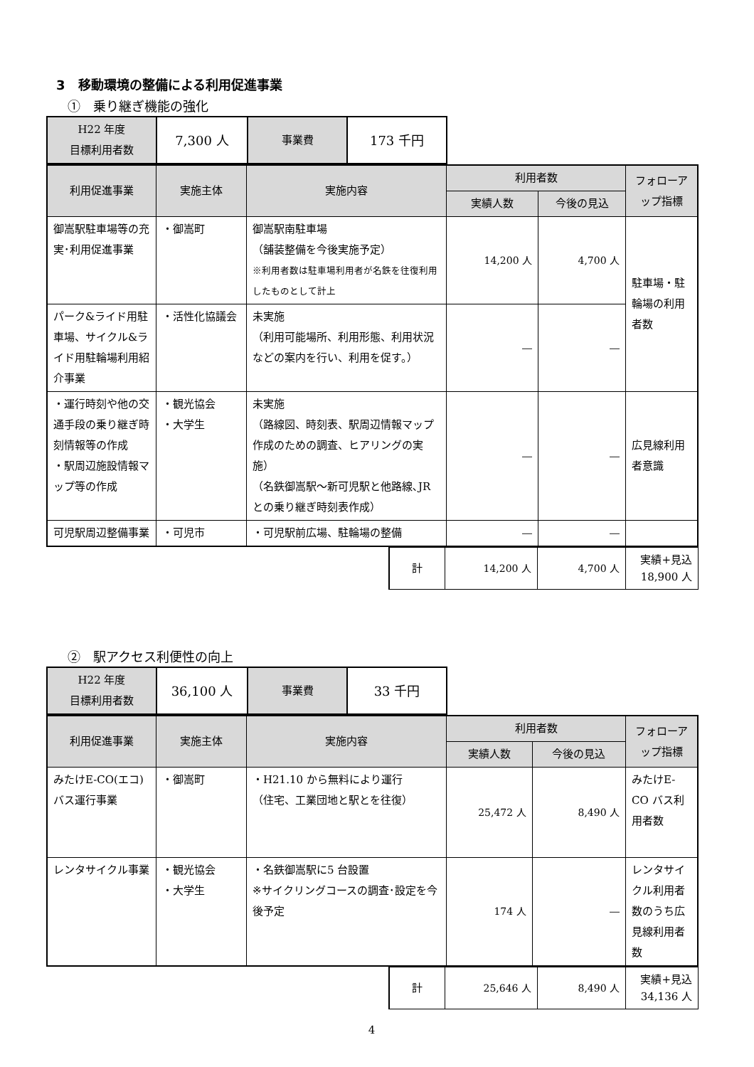3　移動環境の整備による利用促進事業
①　乗り継ぎ機能の強化
| H22 年度 目標利用者数 | 7,300 人 | 事業費 | 173 千円 |
| 利用促進事業 | 実施主体 | 実施内容 | 利用者数 | | フォローアップ指標 |
| --- | --- | --- | --- | --- | --- |
| | | | 実績人数 | 今後の見込 | |
| 御嵩駅駐車場等の充実･利用促進事業 | ・御嵩町 | 御嵩駅南駐車場 （舗装整備を今後実施予定） ※利用者数は駐車場利用者が名鉄を往復利用したものとして計上 | 14,200 人 | 4,700 人 | 駐車場・駐輪場の利用者数 |
| パーク&ライド用駐車場、サイクル&ライド用駐輪場利用紹介事業 | ・活性化協議会 | 未実施 （利用可能場所、利用形態、利用状況などの案内を行い、利用を促す。） | ― | ― | |
| ・運行時刻や他の交通手段の乗り継ぎ時刻情報等の作成 ・駅周辺施設情報マップ等の作成 | ・観光協会 ・大学生 | 未実施 （路線図、時刻表、駅周辺情報マップ作成のための調査、ヒアリングの実施） （名鉄御嵩駅～新可児駅と他路線､JRとの乗り継ぎ時刻表作成） | ― | ― | 広見線利用者意識 |
| 可児駅周辺整備事業 | ・可児市 | ・可児駅前広場、駐輪場の整備 | ― | ― | |
| 計 | 14,200 人 | 4,700 人 | 実績+見込 18,900 人 |
②　駅アクセス利便性の向上
| H22 年度 目標利用者数 | 36,100 人 | 事業費 | 33 千円 |
| 利用促進事業 | 実施主体 | 実施内容 | 利用者数 | | フォローアップ指標 |
| --- | --- | --- | --- | --- | --- |
| | | | 実績人数 | 今後の見込 | |
| みたけE-CO(エコ)バス運行事業 | ・御嵩町 | ・H21.10 から無料により運行 （住宅、工業団地と駅とを往復） | 25,472 人 | 8,490 人 | みたけE-CO バス利用者数 |
| レンタサイクル事業 | ・観光協会 ・大学生 | ・名鉄御嵩駅に5 台設置 ※サイクリングコースの調査･設定を今後予定 | 174 人 | ― | レンタサイクル利用者数のうち広見線利用者数 |
| 計 | 25,646 人 | 8,490 人 | 実績+見込 34,136 人 |
4